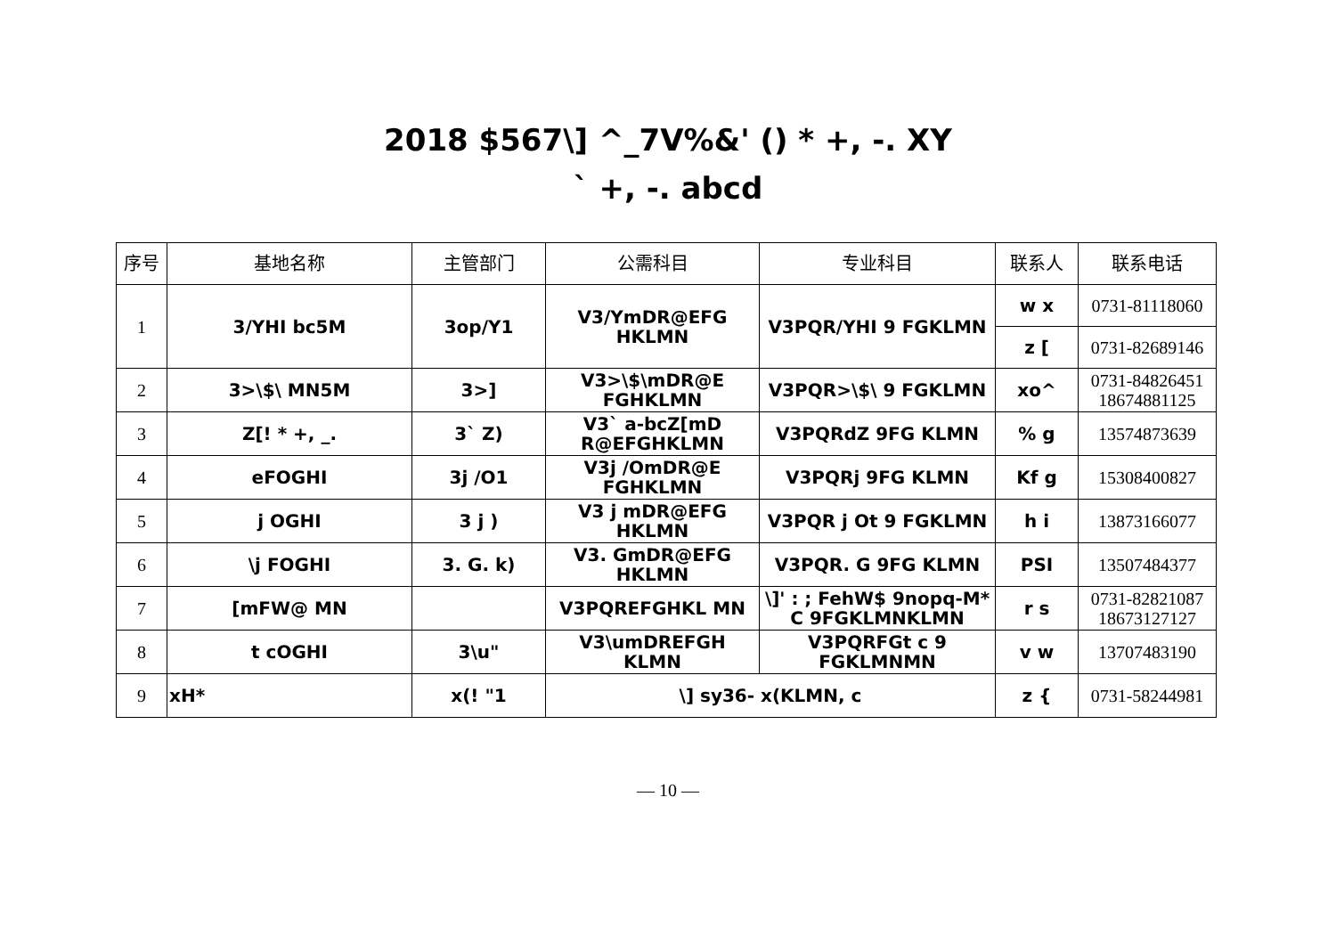2018 $567\] ^_7V%&' () * +, -. XY
` +, -. abcd
| 序号 | 基地名称 | 主管部门 | 公需科目 | 专业科目 | 联系人 | 联系电话 |
| --- | --- | --- | --- | --- | --- | --- |
| 1 | 3/YHI bc5M | 3op/Y1 | V3/YmDR@EFG HKLMN | V3PQR/YHI 9 FGKLMN | w x | 0731-81118060 |
| | | | | | z [ | 0731-82689146 |
| 2 | 3>\$\ MN5M | 3>] | V3>\$\mDR@E FGHKLMN | V3PQR>\$\ 9 FGKLMN | xo^ | 0731-84826451 18674881125 |
| 3 | Z[! * +, _. | 3` Z) | V3` a-bcZ[mD R@EFGHKLMN | V3PQRdZ 9FG KLMN | % g | 13574873639 |
| 4 | eFOGHI | 3j /O1 | V3j /OmDR@E FGHKLMN | V3PQRj 9FG KLMN | Kf g | 15308400827 |
| 5 | j OGHI | 3 j ) | V3 j mDR@EFG HKLMN | V3PQR j Ot 9 FGKLMN | h i | 13873166077 |
| 6 | \j FOGHI | 3. G. k) | V3. GmDR@EFG HKLMN | V3PQR. G 9FG KLMN | PSI | 13507484377 |
| 7 | [mFW@ MN | | V3PQREFGHKL MN | \]' : ; FehW$ 9nopq-M* C 9FGKLMNKLMN | r s | 0731-82821087 18673127127 |
| 8 | t cOGHI | 3\u" | V3\umDREFGH KLMN | V3PQRFGt c 9 FGKLMNMN | v w | 13707483190 |
| 9 | xH* | x(! "1 | \] sy36- x(KLMN, c | | z { | 0731-58244981 |
— 10 —